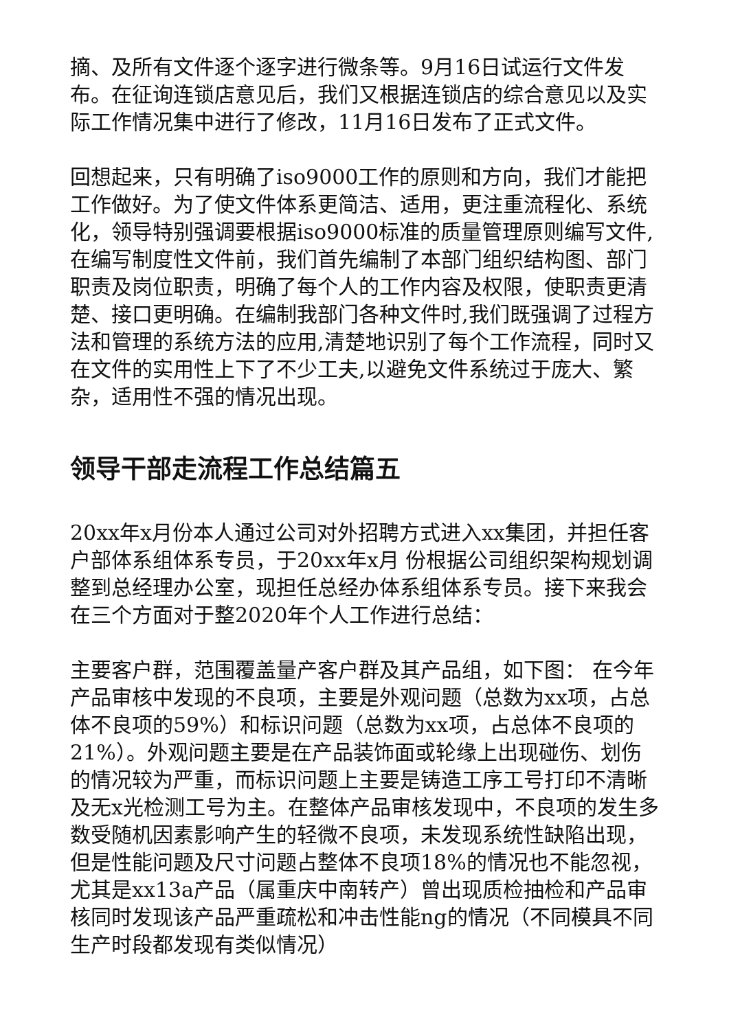摘、及所有文件逐个逐字进行微条等。9月16日试运行文件发布。在征询连锁店意见后，我们又根据连锁店的综合意见以及实际工作情况集中进行了修改，11月16日发布了正式文件。
回想起来，只有明确了iso9000工作的原则和方向，我们才能把工作做好。为了使文件体系更简洁、适用，更注重流程化、系统化，领导特别强调要根据iso9000标准的质量管理原则编写文件,在编写制度性文件前，我们首先编制了本部门组织结构图、部门职责及岗位职责，明确了每个人的工作内容及权限，使职责更清楚、接口更明确。在编制我部门各种文件时,我们既强调了过程方法和管理的系统方法的应用,清楚地识别了每个工作流程，同时又在文件的实用性上下了不少工夫,以避免文件系统过于庞大、繁杂，适用性不强的情况出现。
领导干部走流程工作总结篇五
20xx年x月份本人通过公司对外招聘方式进入xx集团，并担任客户部体系组体系专员，于20xx年x月 份根据公司组织架构规划调整到总经理办公室，现担任总经办体系组体系专员。接下来我会在三个方面对于整2020年个人工作进行总结：
主要客户群，范围覆盖量产客户群及其产品组，如下图： 在今年产品审核中发现的不良项，主要是外观问题（总数为xx项，占总体不良项的59%）和标识问题（总数为xx项，占总体不良项的21%）。外观问题主要是在产品装饰面或轮缘上出现碰伤、划伤的情况较为严重，而标识问题上主要是铸造工序工号打印不清晰及无x光检测工号为主。在整体产品审核发现中，不良项的发生多数受随机因素影响产生的轻微不良项，未发现系统性缺陷出现，但是性能问题及尺寸问题占整体不良项18%的情况也不能忽视，尤其是xx13a产品（属重庆中南转产）曾出现质检抽检和产品审核同时发现该产品严重疏松和冲击性能ng的情况（不同模具不同生产时段都发现有类似情况）